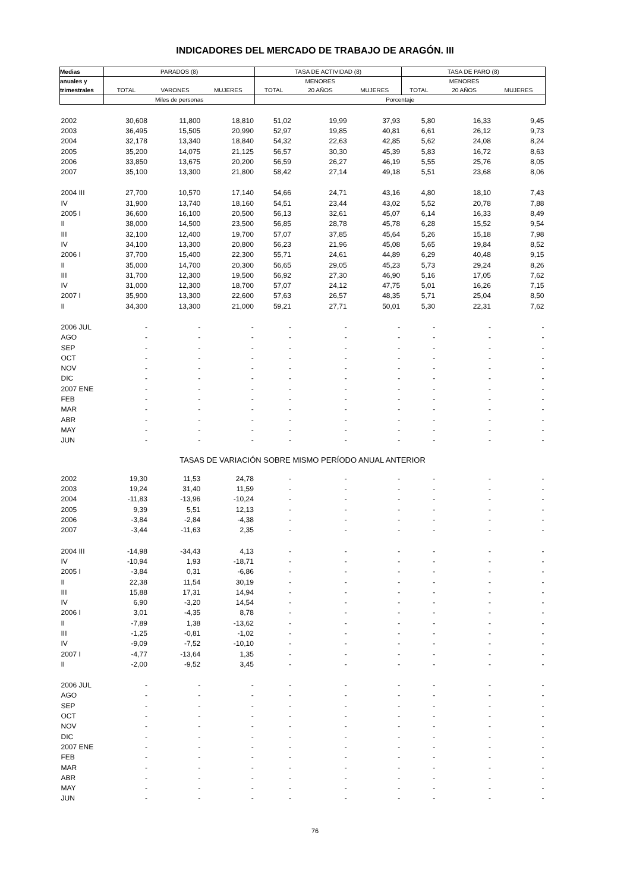INDICADORES DEL MERCADO DE TRABAJO DE ARAGÓN. III
| Medias | PARADOS (8) | | | TASA DE ACTIVIDAD (8) | | | TASA DE PARO (8) | | |
| --- | --- | --- | --- | --- | --- | --- | --- | --- | --- |
| anuales y | | | | | MENORES | | | MENORES | |
| trimestrales | TOTAL | VARONES | MUJERES | TOTAL | 20 AÑOS | MUJERES | TOTAL | 20 AÑOS | MUJERES |
| | Miles de personas | | | Porcentaje | | | | | |
| 2002 | 30,608 | 11,800 | 18,810 | 51,02 | 19,99 | 37,93 | 5,80 | 16,33 | 9,45 |
| 2003 | 36,495 | 15,505 | 20,990 | 52,97 | 19,85 | 40,81 | 6,61 | 26,12 | 9,73 |
| 2004 | 32,178 | 13,340 | 18,840 | 54,32 | 22,63 | 42,85 | 5,62 | 24,08 | 8,24 |
| 2005 | 35,200 | 14,075 | 21,125 | 56,57 | 30,30 | 45,39 | 5,83 | 16,72 | 8,63 |
| 2006 | 33,850 | 13,675 | 20,200 | 56,59 | 26,27 | 46,19 | 5,55 | 25,76 | 8,05 |
| 2007 | 35,100 | 13,300 | 21,800 | 58,42 | 27,14 | 49,18 | 5,51 | 23,68 | 8,06 |
| 2004 III | 27,700 | 10,570 | 17,140 | 54,66 | 24,71 | 43,16 | 4,80 | 18,10 | 7,43 |
| IV | 31,900 | 13,740 | 18,160 | 54,51 | 23,44 | 43,02 | 5,52 | 20,78 | 7,88 |
| 2005 I | 36,600 | 16,100 | 20,500 | 56,13 | 32,61 | 45,07 | 6,14 | 16,33 | 8,49 |
| II | 38,000 | 14,500 | 23,500 | 56,85 | 28,78 | 45,78 | 6,28 | 15,52 | 9,54 |
| III | 32,100 | 12,400 | 19,700 | 57,07 | 37,85 | 45,64 | 5,26 | 15,18 | 7,98 |
| IV | 34,100 | 13,300 | 20,800 | 56,23 | 21,96 | 45,08 | 5,65 | 19,84 | 8,52 |
| 2006 I | 37,700 | 15,400 | 22,300 | 55,71 | 24,61 | 44,89 | 6,29 | 40,48 | 9,15 |
| II | 35,000 | 14,700 | 20,300 | 56,65 | 29,05 | 45,23 | 5,73 | 29,24 | 8,26 |
| III | 31,700 | 12,300 | 19,500 | 56,92 | 27,30 | 46,90 | 5,16 | 17,05 | 7,62 |
| IV | 31,000 | 12,300 | 18,700 | 57,07 | 24,12 | 47,75 | 5,01 | 16,26 | 7,15 |
| 2007 I | 35,900 | 13,300 | 22,600 | 57,63 | 26,57 | 48,35 | 5,71 | 25,04 | 8,50 |
| II | 34,300 | 13,300 | 21,000 | 59,21 | 27,71 | 50,01 | 5,30 | 22,31 | 7,62 |
| 2006 JUL | - | - | - | - | - | - | - | - | - |
| AGO | - | - | - | - | - | - | - | - | - |
| SEP | - | - | - | - | - | - | - | - | - |
| OCT | - | - | - | - | - | - | - | - | - |
| NOV | - | - | - | - | - | - | - | - | - |
| DIC | - | - | - | - | - | - | - | - | - |
| 2007 ENE | - | - | - | - | - | - | - | - | - |
| FEB | - | - | - | - | - | - | - | - | - |
| MAR | - | - | - | - | - | - | - | - | - |
| ABR | - | - | - | - | - | - | - | - | - |
| MAY | - | - | - | - | - | - | - | - | - |
| JUN | - | - | - | - | - | - | - | - | - |
| TASAS DE VARIACIÓN SOBRE MISMO PERÍODO ANUAL ANTERIOR | | | | | | | | | |
| 2002 | 19,30 | 11,53 | 24,78 | - | - | - | - | - | - |
| 2003 | 19,24 | 31,40 | 11,59 | - | - | - | - | - | - |
| 2004 | -11,83 | -13,96 | -10,24 | - | - | - | - | - | - |
| 2005 | 9,39 | 5,51 | 12,13 | - | - | - | - | - | - |
| 2006 | -3,84 | -2,84 | -4,38 | - | - | - | - | - | - |
| 2007 | -3,44 | -11,63 | 2,35 | - | - | - | - | - | - |
| 2004 III | -14,98 | -34,43 | 4,13 | - | - | - | - | - | - |
| IV | -10,94 | 1,93 | -18,71 | - | - | - | - | - | - |
| 2005 I | -3,84 | 0,31 | -6,86 | - | - | - | - | - | - |
| II | 22,38 | 11,54 | 30,19 | - | - | - | - | - | - |
| III | 15,88 | 17,31 | 14,94 | - | - | - | - | - | - |
| IV | 6,90 | -3,20 | 14,54 | - | - | - | - | - | - |
| 2006 I | 3,01 | -4,35 | 8,78 | - | - | - | - | - | - |
| II | -7,89 | 1,38 | -13,62 | - | - | - | - | - | - |
| III | -1,25 | -0,81 | -1,02 | - | - | - | - | - | - |
| IV | -9,09 | -7,52 | -10,10 | - | - | - | - | - | - |
| 2007 I | -4,77 | -13,64 | 1,35 | - | - | - | - | - | - |
| II | -2,00 | -9,52 | 3,45 | - | - | - | - | - | - |
| 2006 JUL | - | - | - | - | - | - | - | - | - |
| AGO | - | - | - | - | - | - | - | - | - |
| SEP | - | - | - | - | - | - | - | - | - |
| OCT | - | - | - | - | - | - | - | - | - |
| NOV | - | - | - | - | - | - | - | - | - |
| DIC | - | - | - | - | - | - | - | - | - |
| 2007 ENE | - | - | - | - | - | - | - | - | - |
| FEB | - | - | - | - | - | - | - | - | - |
| MAR | - | - | - | - | - | - | - | - | - |
| ABR | - | - | - | - | - | - | - | - | - |
| MAY | - | - | - | - | - | - | - | - | - |
| JUN | - | - | - | - | - | - | - | - | - |
76